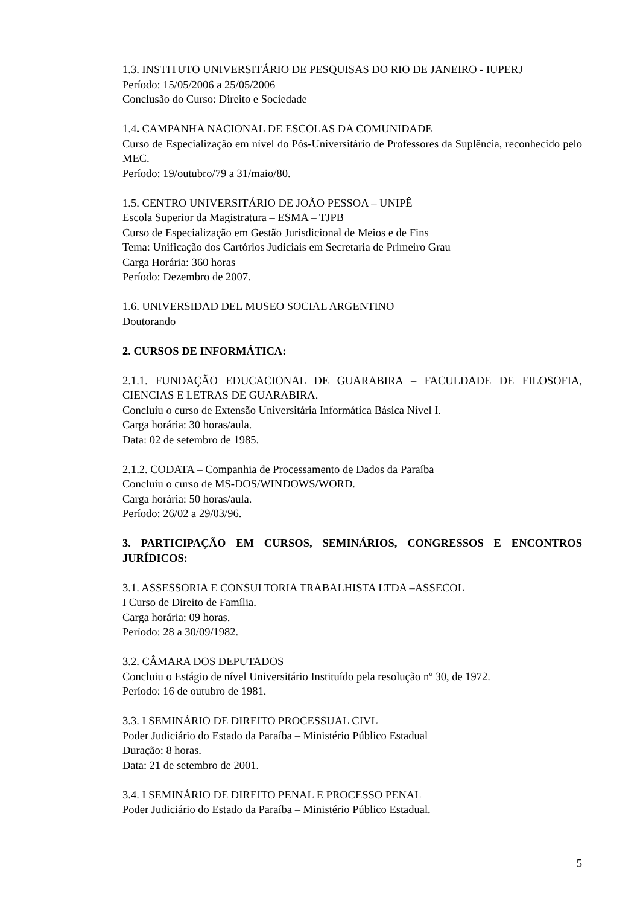1.3. INSTITUTO UNIVERSITÁRIO DE PESQUISAS DO RIO DE JANEIRO - IUPERJ
Período: 15/05/2006 a 25/05/2006
Conclusão do Curso: Direito e Sociedade
1.4. CAMPANHA NACIONAL DE ESCOLAS DA COMUNIDADE
Curso de Especialização em nível do Pós-Universitário de Professores da Suplência, reconhecido pelo MEC.
Período: 19/outubro/79 a 31/maio/80.
1.5. CENTRO UNIVERSITÁRIO DE JOÃO PESSOA – UNIPÊ
Escola Superior da Magistratura – ESMA – TJPB
Curso de Especialização em Gestão Jurisdicional de Meios e de Fins
Tema: Unificação dos Cartórios Judiciais em Secretaria de Primeiro Grau
Carga Horária: 360 horas
Período: Dezembro de 2007.
1.6. UNIVERSIDAD DEL MUSEO SOCIAL ARGENTINO
Doutorando
2. CURSOS DE INFORMÁTICA:
2.1.1. FUNDAÇÃO EDUCACIONAL DE GUARABIRA – FACULDADE DE FILOSOFIA, CIENCIAS E LETRAS DE GUARABIRA.
Concluiu o curso de Extensão Universitária Informática Básica Nível I.
Carga horária: 30 horas/aula.
Data: 02 de setembro de 1985.
2.1.2. CODATA – Companhia de Processamento de Dados da Paraíba
Concluiu o curso de MS-DOS/WINDOWS/WORD.
Carga horária: 50 horas/aula.
Período: 26/02 a 29/03/96.
3. PARTICIPAÇÃO EM CURSOS, SEMINÁRIOS, CONGRESSOS E ENCONTROS JURÍDICOS:
3.1. ASSESSORIA E CONSULTORIA TRABALHISTA LTDA –ASSECOL
I Curso de Direito de Família.
Carga horária: 09 horas.
Período: 28 a 30/09/1982.
3.2. CÂMARA DOS DEPUTADOS
Concluiu o Estágio de nível Universitário Instituído pela resolução nº 30, de 1972.
Período: 16 de outubro de 1981.
3.3. I SEMINÁRIO DE DIREITO PROCESSUAL CIVL
Poder Judiciário do Estado da Paraíba – Ministério Público Estadual
Duração: 8 horas.
Data: 21 de setembro de 2001.
3.4. I SEMINÁRIO DE DIREITO PENAL E PROCESSO PENAL
Poder Judiciário do Estado da Paraíba – Ministério Público Estadual.
5